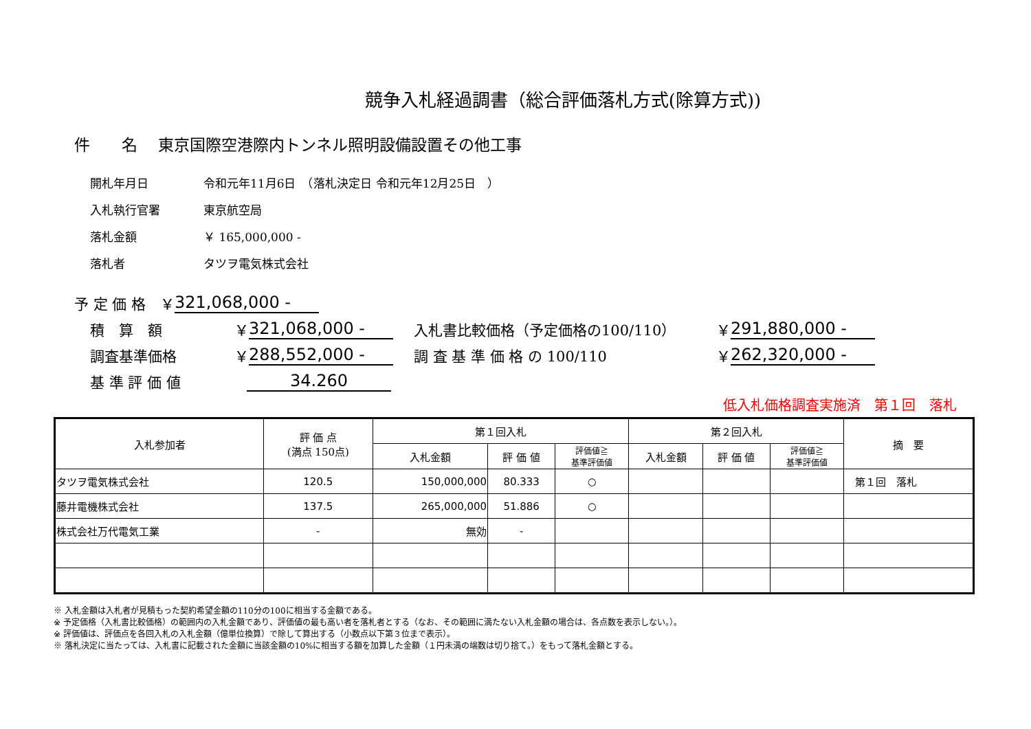競争入札経過調書（総合評価落札方式(除算方式))
件　　名　 東京国際空港際内トンネル照明設備設置その他工事
開札年月日 令和元年11月6日　（落札決定日 令和元年12月25日　）
入札執行官署 東京航空局
落札金額 ￥ 165,000,000 -
落札者 タツヲ電気株式会社
予 定 価 格　￥ 321,068,000 -
積　算　額 ￥ 321,068,000 - 入札書比較価格（予定価格の100/110） ￥ 291,880,000 -
調査基準価格 ￥ 288,552,000 - 調 査 基 準 価 格 の 100/110 ￥ 262,320,000 -
基 準 評 価 値 34.260
低入札価格調査実施済　第１回　落札
| 入札参加者 | 評 価 点 (満点 150点) | 第１回入札 | | | 第２回入札 | | | 摘 要 |
| --- | --- | --- | --- | --- | --- | --- | --- | --- |
| | | 入札金額 | 評 価 値 | 評価値≧ 基準評価値 | 入札金額 | 評 価 値 | 評価値≧ 基準評価値 | |
| タツヲ電気株式会社 | 120.5 | 150,000,000 | 80.333 | ○ | | | | 第１回 落札 |
| 藤井電機株式会社 | 137.5 | 265,000,000 | 51.886 | ○ | | | | |
| 株式会社万代電気工業 | - | 無効 | - | | | | | |
※ 入札金額は入札者が見積もった契約希望金額の110分の100に相当する金額である。
※ 予定価格（入札書比較価格）の範囲内の入札金額であり、評価値の最も高い者を落札者とする（なお、その範囲に満たない入札金額の場合は、各点数を表示しない。）。
※ 評価値は、評価点を各回入札の入札金額（億単位換算）で除して算出する（小数点以下第３位まで表示）。
※ 落札決定に当たっては、入札書に記載された金額に当該金額の10%に相当する額を加算した金額（１円未満の端数は切り捨て。）をもって落札金額とする。